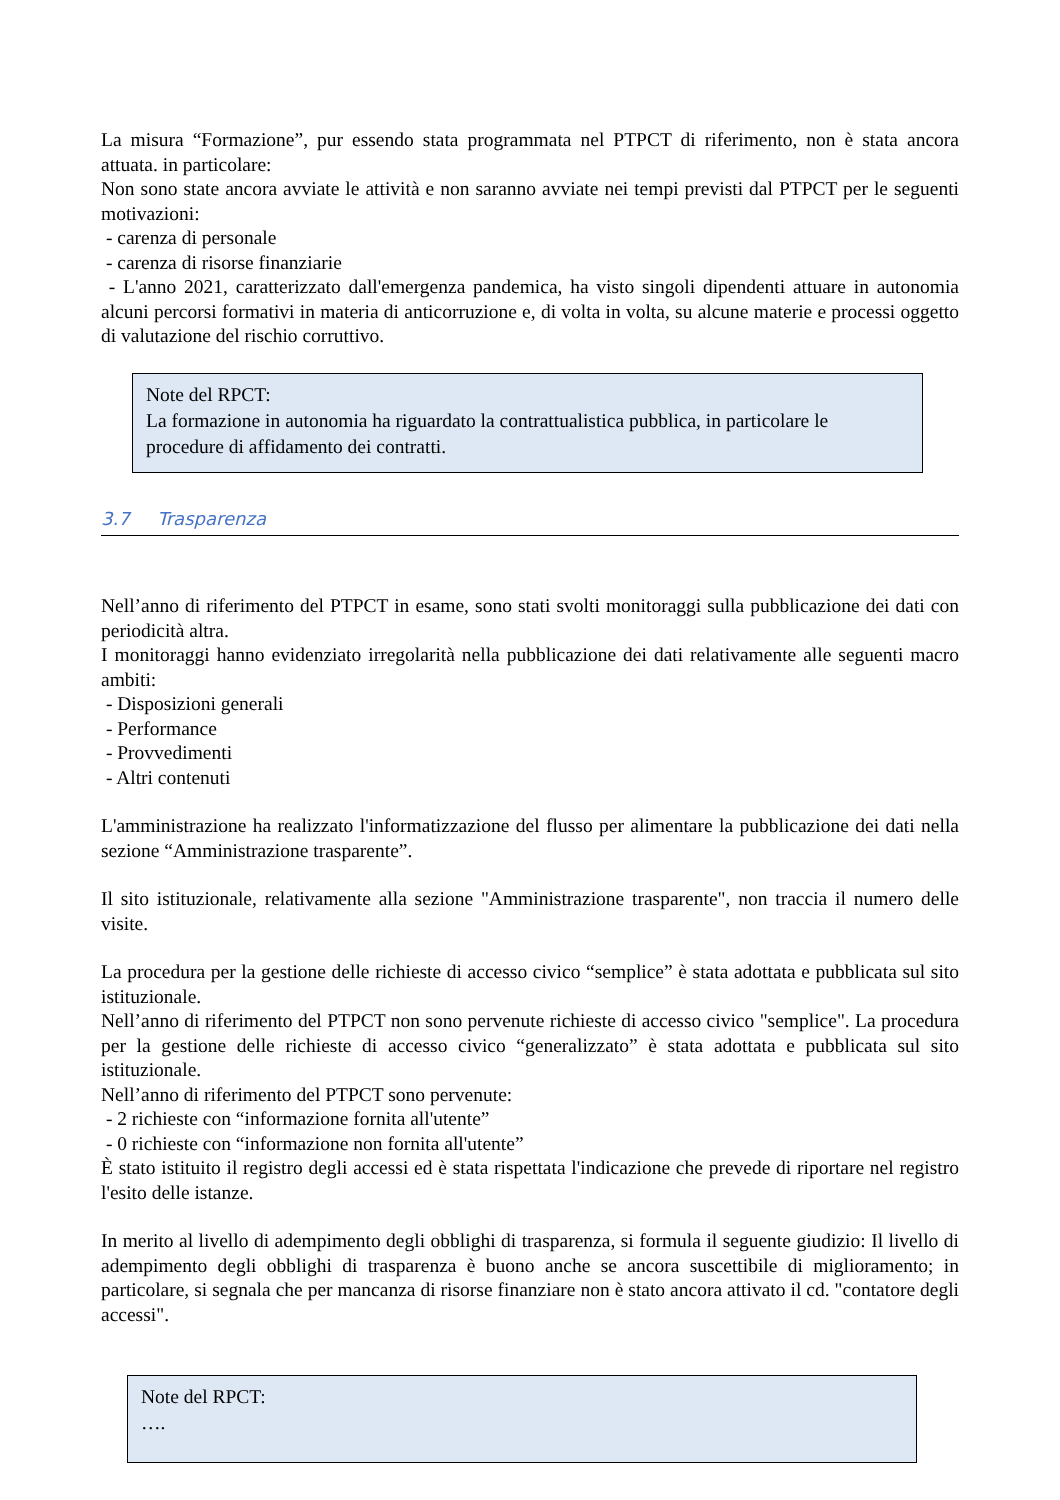La misura “Formazione”, pur essendo stata programmata nel PTPCT di riferimento, non è stata ancora attuata. in particolare:
Non sono state ancora avviate le attività e non saranno avviate nei tempi previsti dal PTPCT per le seguenti motivazioni:
- carenza di personale
- carenza di risorse finanziarie
- L'anno 2021, caratterizzato dall'emergenza pandemica, ha visto singoli dipendenti attuare in autonomia alcuni percorsi formativi in materia di anticorruzione e, di volta in volta, su alcune materie e processi oggetto di valutazione del rischio corruttivo.
Note del RPCT:
La formazione in autonomia ha riguardato la contrattualistica pubblica, in particolare le procedure di affidamento dei contratti.
3.7 Trasparenza
Nell’anno di riferimento del PTPCT in esame, sono stati svolti monitoraggi sulla pubblicazione dei dati con periodicità altra.
I monitoraggi hanno evidenziato irregolarità nella pubblicazione dei dati relativamente alle seguenti macro ambiti:
- Disposizioni generali
- Performance
- Provvedimenti
- Altri contenuti
L'amministrazione ha realizzato l'informatizzazione del flusso per alimentare la pubblicazione dei dati nella sezione “Amministrazione trasparente”.
Il sito istituzionale, relativamente alla sezione "Amministrazione trasparente", non traccia il numero delle visite.
La procedura per la gestione delle richieste di accesso civico “semplice” è stata adottata e pubblicata sul sito istituzionale.
Nell’anno di riferimento del PTPCT non sono pervenute richieste di accesso civico "semplice". La procedura per la gestione delle richieste di accesso civico “generalizzato” è stata adottata e pubblicata sul sito istituzionale.
Nell’anno di riferimento del PTPCT sono pervenute:
- 2 richieste con “informazione fornita all'utente”
- 0 richieste con “informazione non fornita all'utente”
È stato istituito il registro degli accessi ed è stata rispettata l'indicazione che prevede di riportare nel registro l'esito delle istanze.
In merito al livello di adempimento degli obblighi di trasparenza, si formula il seguente giudizio: Il livello di adempimento degli obblighi di trasparenza è buono anche se ancora suscettibile di miglioramento; in particolare, si segnala che per mancanza di risorse finanziare non è stato ancora attivato il cd. "contatore degli accessi".
Note del RPCT:
….